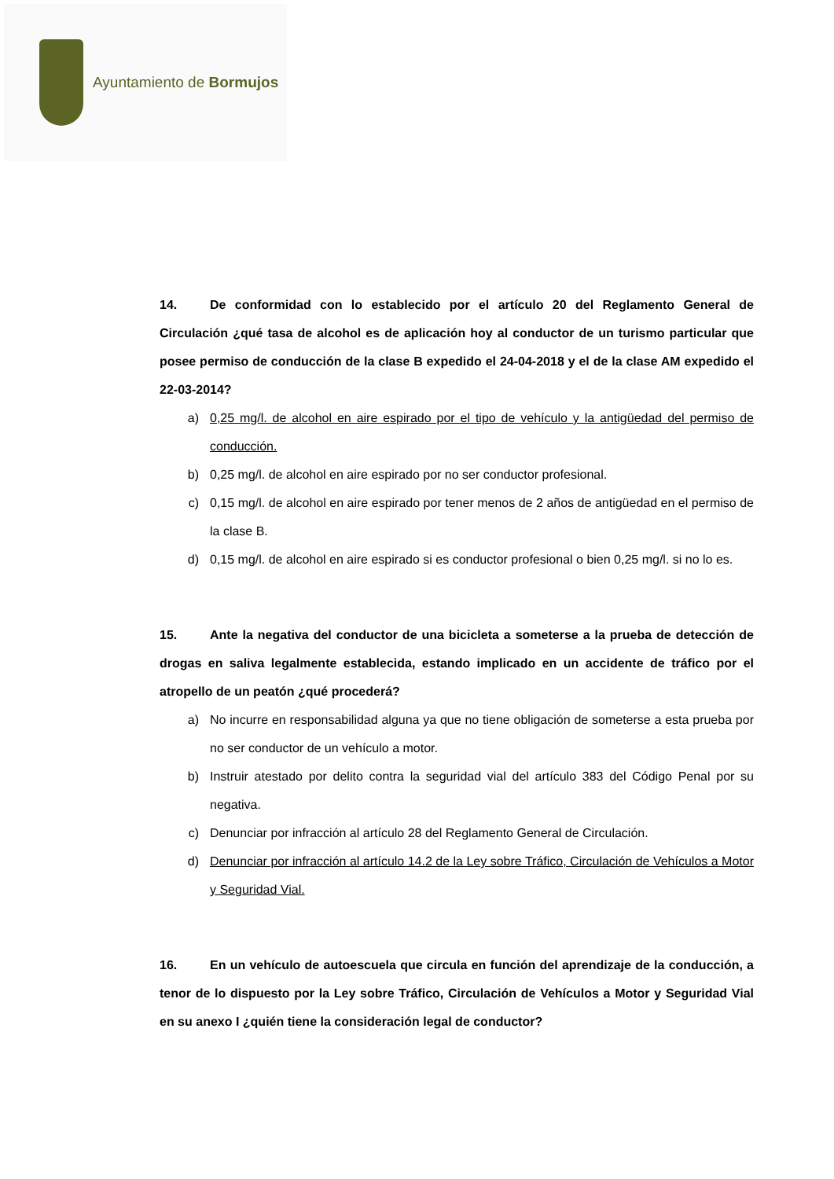Ayuntamiento de Bormujos
14. De conformidad con lo establecido por el artículo 20 del Reglamento General de Circulación ¿qué tasa de alcohol es de aplicación hoy al conductor de un turismo particular que posee permiso de conducción de la clase B expedido el 24-04-2018 y el de la clase AM expedido el 22-03-2014?
a) 0,25 mg/l. de alcohol en aire espirado por el tipo de vehículo y la antigüedad del permiso de conducción.
b) 0,25 mg/l. de alcohol en aire espirado por no ser conductor profesional.
c) 0,15 mg/l. de alcohol en aire espirado por tener menos de 2 años de antigüedad en el permiso de la clase B.
d) 0,15 mg/l. de alcohol en aire espirado si es conductor profesional o bien 0,25 mg/l. si no lo es.
15. Ante la negativa del conductor de una bicicleta a someterse a la prueba de detección de drogas en saliva legalmente establecida, estando implicado en un accidente de tráfico por el atropello de un peatón ¿qué procederá?
a) No incurre en responsabilidad alguna ya que no tiene obligación de someterse a esta prueba por no ser conductor de un vehículo a motor.
b) Instruir atestado por delito contra la seguridad vial del artículo 383 del Código Penal por su negativa.
c) Denunciar por infracción al artículo 28 del Reglamento General de Circulación.
d) Denunciar por infracción al artículo 14.2 de la Ley sobre Tráfico, Circulación de Vehículos a Motor y Seguridad Vial.
16. En un vehículo de autoescuela que circula en función del aprendizaje de la conducción, a tenor de lo dispuesto por la Ley sobre Tráfico, Circulación de Vehículos a Motor y Seguridad Vial en su anexo I ¿quién tiene la consideración legal de conductor?